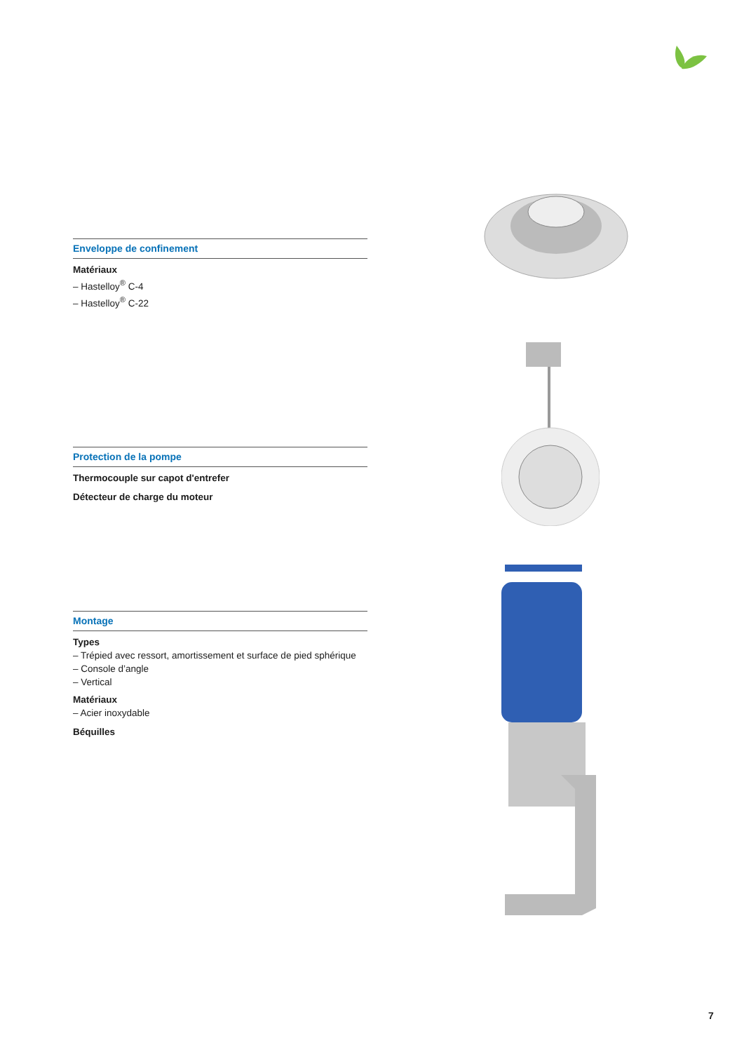Enveloppe de confinement
Matériaux
– Hastelloy<sup>®</sup> C-4
– Hastelloy<sup>®</sup> C-22
Protection de la pompe
Thermocouple sur capot d'entrefer
Détecteur de charge du moteur
Montage
Types
– Trépied avec ressort, amortissement et surface de pied sphérique
– Console d’angle
– Vertical
Matériaux
– Acier inoxydable
Béquilles
7